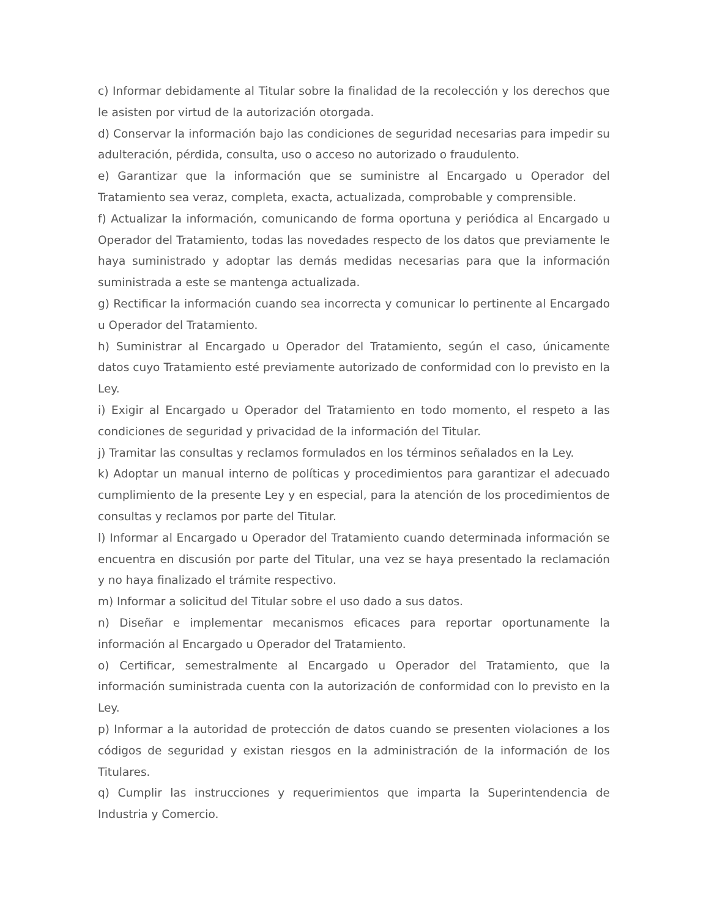c) Informar debidamente al Titular sobre la finalidad de la recolección y los derechos que le asisten por virtud de la autorización otorgada.
d) Conservar la información bajo las condiciones de seguridad necesarias para impedir su adulteración, pérdida, consulta, uso o acceso no autorizado o fraudulento.
e) Garantizar que la información que se suministre al Encargado u Operador del Tratamiento sea veraz, completa, exacta, actualizada, comprobable y comprensible.
f) Actualizar la información, comunicando de forma oportuna y periódica al Encargado u Operador del Tratamiento, todas las novedades respecto de los datos que previamente le haya suministrado y adoptar las demás medidas necesarias para que la información suministrada a este se mantenga actualizada.
g) Rectificar la información cuando sea incorrecta y comunicar lo pertinente al Encargado u Operador del Tratamiento.
h) Suministrar al Encargado u Operador del Tratamiento, según el caso, únicamente datos cuyo Tratamiento esté previamente autorizado de conformidad con lo previsto en la Ley.
i) Exigir al Encargado u Operador del Tratamiento en todo momento, el respeto a las condiciones de seguridad y privacidad de la información del Titular.
j) Tramitar las consultas y reclamos formulados en los términos señalados en la Ley.
k) Adoptar un manual interno de políticas y procedimientos para garantizar el adecuado cumplimiento de la presente Ley y en especial, para la atención de los procedimientos de consultas y reclamos por parte del Titular.
l) Informar al Encargado u Operador del Tratamiento cuando determinada información se encuentra en discusión por parte del Titular, una vez se haya presentado la reclamación y no haya finalizado el trámite respectivo.
m) Informar a solicitud del Titular sobre el uso dado a sus datos.
n) Diseñar e implementar mecanismos eficaces para reportar oportunamente la información al Encargado u Operador del Tratamiento.
o) Certificar, semestralmente al Encargado u Operador del Tratamiento, que la información suministrada cuenta con la autorización de conformidad con lo previsto en la Ley.
p) Informar a la autoridad de protección de datos cuando se presenten violaciones a los códigos de seguridad y existan riesgos en la administración de la información de los Titulares.
q) Cumplir las instrucciones y requerimientos que imparta la Superintendencia de Industria y Comercio.